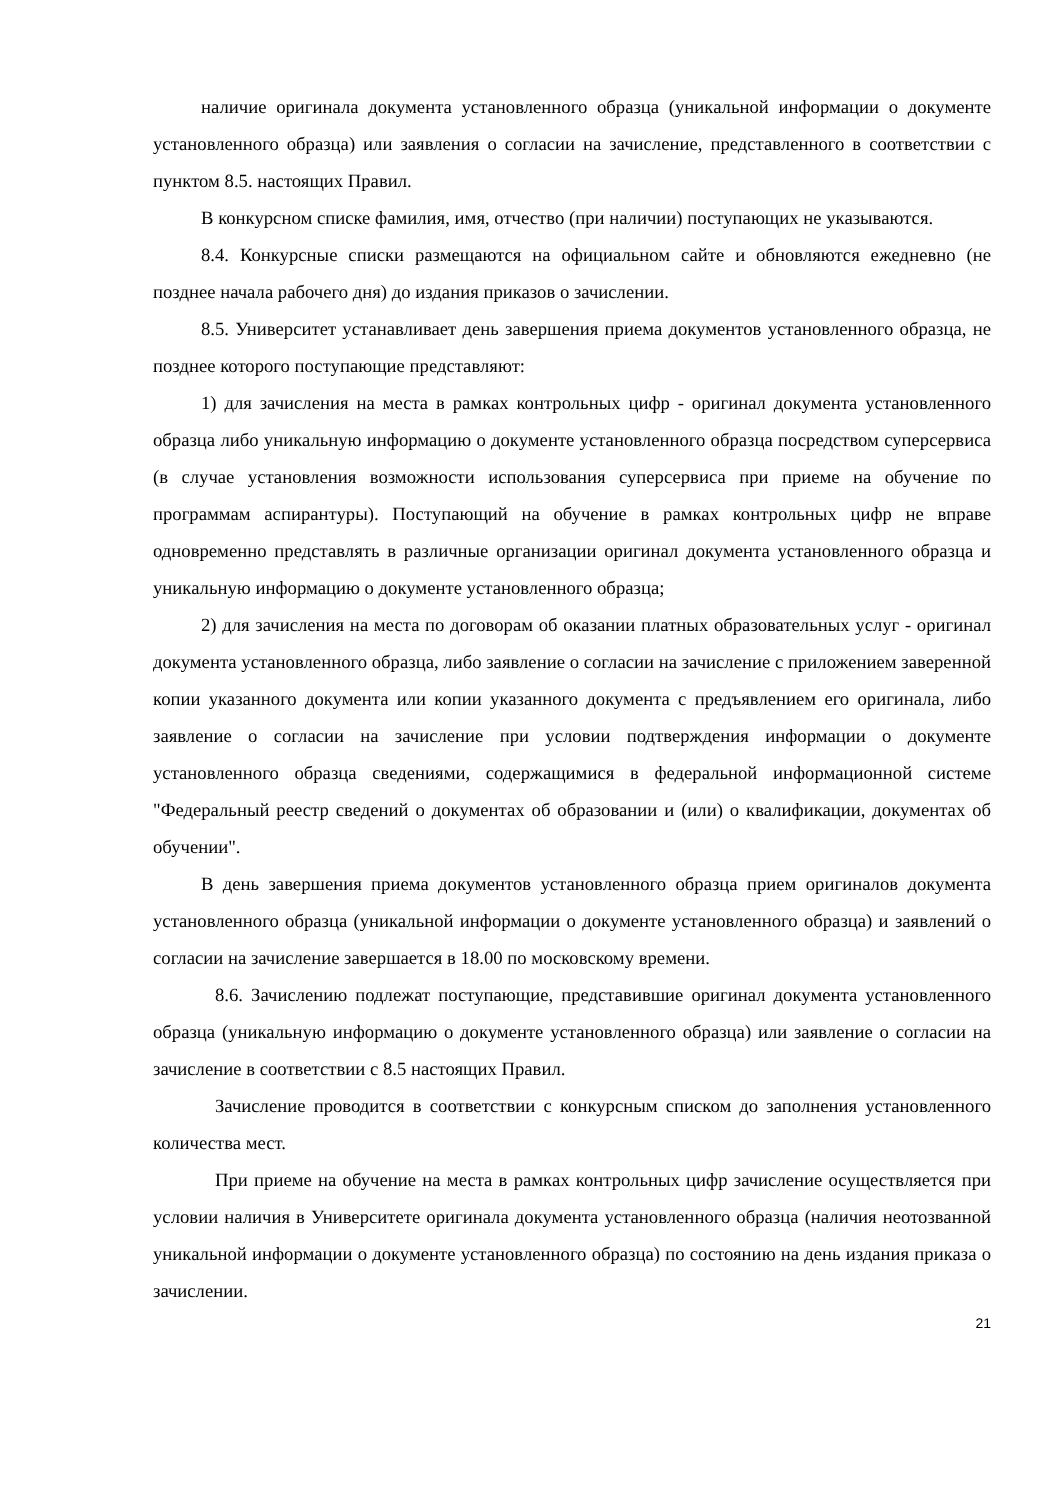наличие оригинала документа установленного образца (уникальной информации о документе установленного образца) или заявления о согласии на зачисление, представленного в соответствии с пунктом 8.5. настоящих Правил.
В конкурсном списке фамилия, имя, отчество (при наличии) поступающих не указываются.
8.4. Конкурсные списки размещаются на официальном сайте и обновляются ежедневно (не позднее начала рабочего дня) до издания приказов о зачислении.
8.5. Университет устанавливает день завершения приема документов установленного образца, не позднее которого поступающие представляют:
1) для зачисления на места в рамках контрольных цифр - оригинал документа установленного образца либо уникальную информацию о документе установленного образца посредством суперсервиса (в случае установления возможности использования суперсервиса при приеме на обучение по программам аспирантуры). Поступающий на обучение в рамках контрольных цифр не вправе одновременно представлять в различные организации оригинал документа установленного образца и уникальную информацию о документе установленного образца;
2) для зачисления на места по договорам об оказании платных образовательных услуг - оригинал документа установленного образца, либо заявление о согласии на зачисление с приложением заверенной копии указанного документа или копии указанного документа с предъявлением его оригинала, либо заявление о согласии на зачисление при условии подтверждения информации о документе установленного образца сведениями, содержащимися в федеральной информационной системе "Федеральный реестр сведений о документах об образовании и (или) о квалификации, документах об обучении".
В день завершения приема документов установленного образца прием оригиналов документа установленного образца (уникальной информации о документе установленного образца) и заявлений о согласии на зачисление завершается в 18.00 по московскому времени.
8.6. Зачислению подлежат поступающие, представившие оригинал документа установленного образца (уникальную информацию о документе установленного образца) или заявление о согласии на зачисление в соответствии с 8.5 настоящих Правил.
Зачисление проводится в соответствии с конкурсным списком до заполнения установленного количества мест.
При приеме на обучение на места в рамках контрольных цифр зачисление осуществляется при условии наличия в Университете оригинала документа установленного образца (наличия неотозванной уникальной информации о документе установленного образца) по состоянию на день издания приказа о зачислении.
21